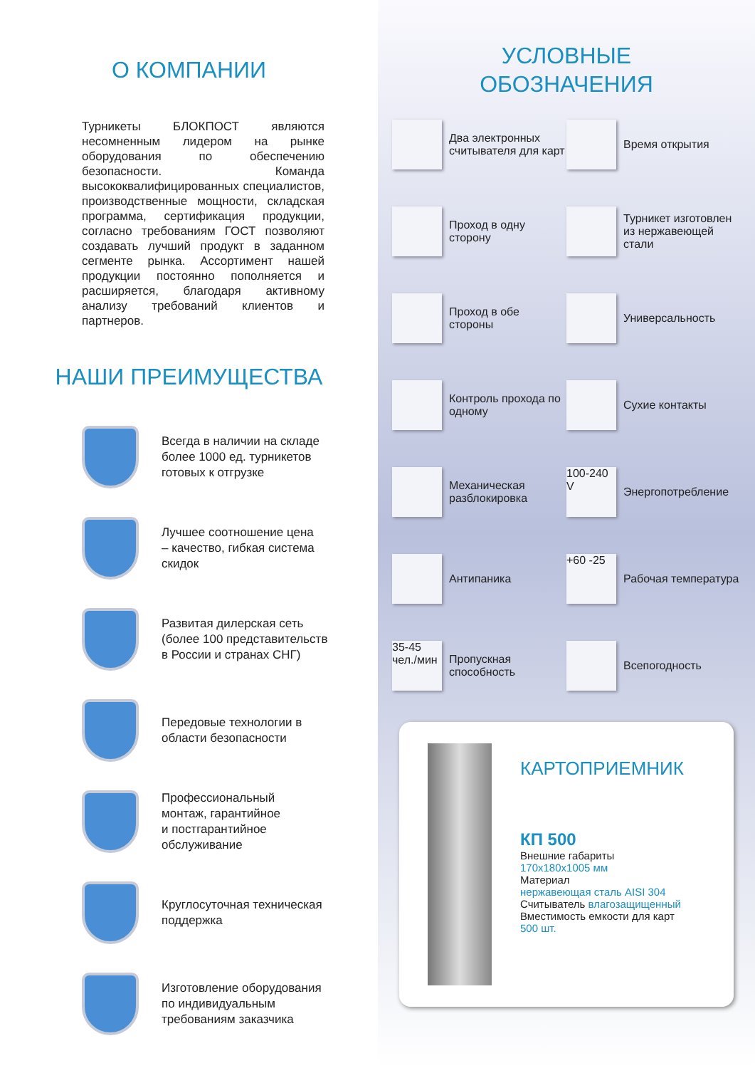О КОМПАНИИ
Турникеты БЛОКПОСТ являются несомненным лидером на рынке оборудования по обеспечению безопасности. Команда высококвалифицированных специалистов, производственные мощности, складская программа, сертификация продукции, согласно требованиям ГОСТ позволяют создавать лучший продукт в заданном сегменте рынка. Ассортимент нашей продукции постоянно пополняется и расширяется, благодаря активному анализу требований клиентов и партнеров.
НАШИ ПРЕИМУЩЕСТВА
Всегда в наличии на складе
более 1000 ед. турникетов
готовых к отгрузке
Лучшее соотношение цена
– качество, гибкая система
скидок
Развитая дилерская сеть
(более 100 представительств
в России и странах СНГ)
Передовые технологии в
области безопасности
Профессиональный
монтаж, гарантийное
и постгарантийное
обслуживание
Круглосуточная техническая
поддержка
Изготовление оборудования
по индивидуальным
требованиям заказчика
УСЛОВНЫЕ
ОБОЗНАЧЕНИЯ
Два электронных считывателя для карт
Время открытия
Проход в одну сторону
Турникет изготовлен из нержавеющей стали
Проход в обе стороны
Универсальность
Контроль прохода по одному
Сухие контакты
Механическая разблокировка
100-240 V
Энергопотребление
Антипаника
+60 -25
Рабочая температура
35-45 чел./мин
Пропускная способность
Всепогодность
КАРТОПРИЕМНИК
КП 500
Внешние габариты
170x180x1005 мм
Материал
нержавеющая сталь AISI 304
Считыватель влагозащищенный
Вместимость емкости для карт
500 шт.